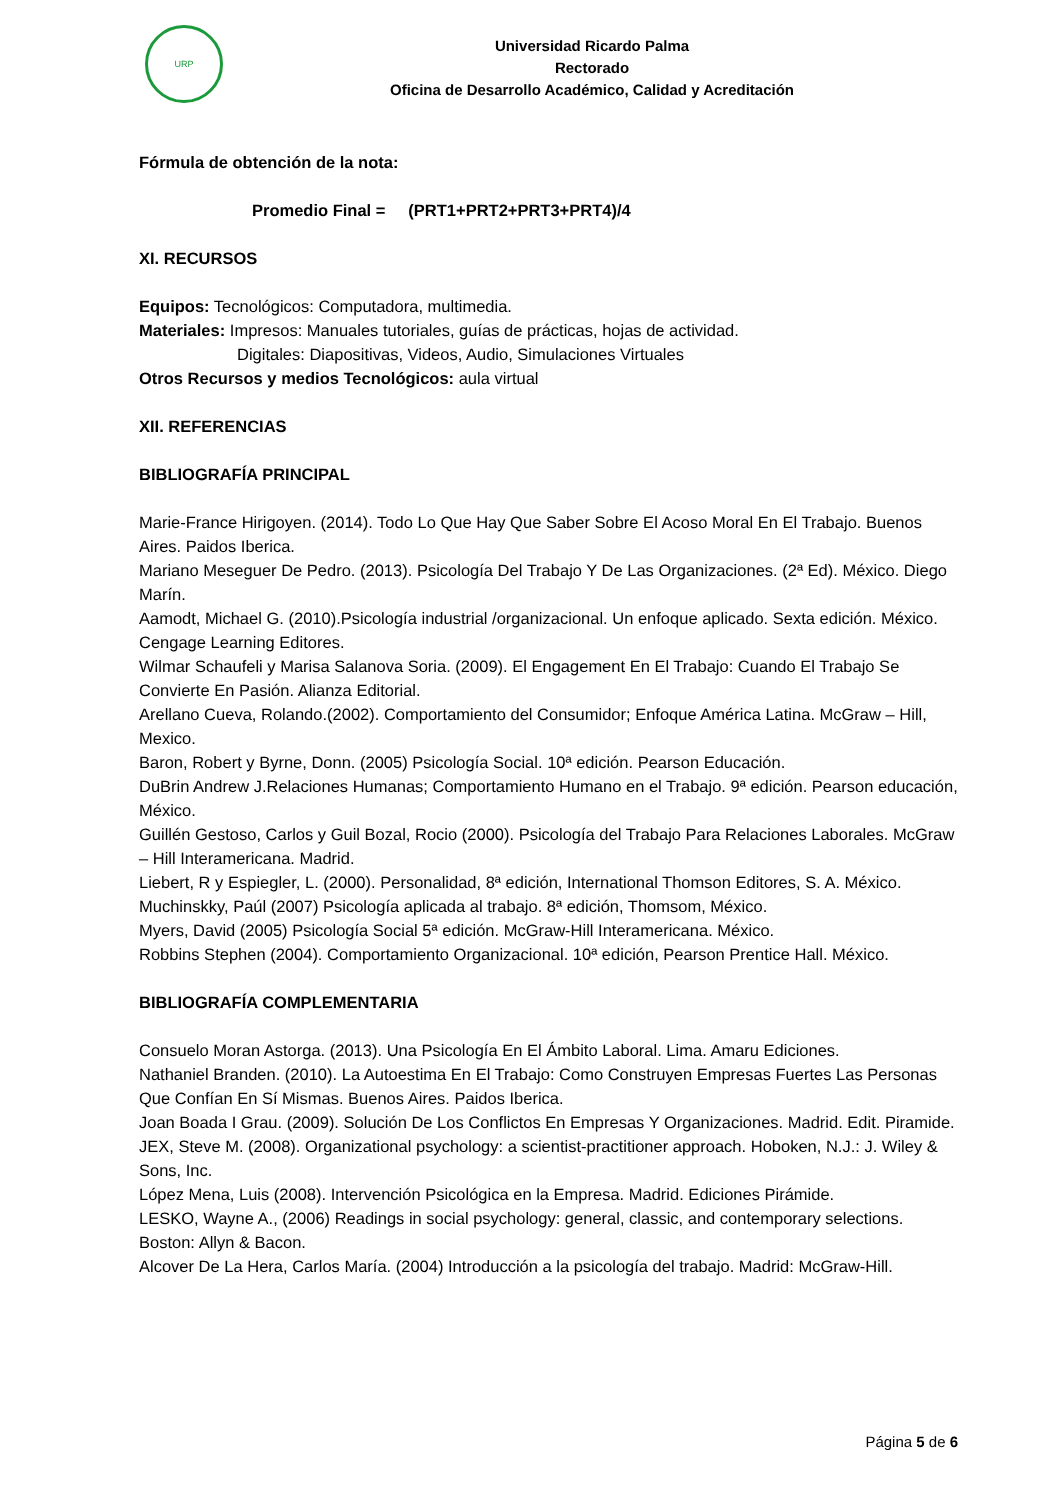URP
Universidad Ricardo Palma
Rectorado
Oficina de Desarrollo Académico, Calidad y Acreditación
Fórmula de obtención de la nota:
Promedio Final = (PRT1+PRT2+PRT3+PRT4)/4
XI. RECURSOS
Equipos: Tecnológicos: Computadora, multimedia.
Materiales: Impresos: Manuales tutoriales, guías de prácticas, hojas de actividad.
Digitales: Diapositivas, Videos, Audio, Simulaciones Virtuales
Otros Recursos y medios Tecnológicos: aula virtual
XII. REFERENCIAS
BIBLIOGRAFÍA PRINCIPAL
Marie-France Hirigoyen. (2014). Todo Lo Que Hay Que Saber Sobre El Acoso Moral En El Trabajo. Buenos Aires. Paidos Iberica.
Mariano Meseguer De Pedro. (2013). Psicología Del Trabajo Y De Las Organizaciones. (2ª Ed). México. Diego Marín.
Aamodt, Michael G. (2010).Psicología industrial /organizacional. Un enfoque aplicado. Sexta edición. México. Cengage Learning Editores.
Wilmar Schaufeli y Marisa Salanova Soria. (2009). El Engagement En El Trabajo: Cuando El Trabajo Se Convierte En Pasión. Alianza Editorial.
Arellano Cueva, Rolando.(2002). Comportamiento del Consumidor; Enfoque América Latina. McGraw – Hill, Mexico.
Baron, Robert y Byrne, Donn. (2005) Psicología Social. 10ª edición. Pearson Educación.
DuBrin Andrew J.Relaciones Humanas; Comportamiento Humano en el Trabajo. 9ª edición. Pearson educación, México.
Guillén Gestoso, Carlos y Guil Bozal, Rocio (2000). Psicología del Trabajo Para Relaciones Laborales. McGraw – Hill Interamericana. Madrid.
Liebert, R y Espiegler, L. (2000). Personalidad, 8ª edición, International Thomson Editores, S. A. México.
Muchinskky, Paúl (2007) Psicología aplicada al trabajo. 8ª edición, Thomsom, México.
Myers, David (2005) Psicología Social 5ª edición. McGraw-Hill Interamericana. México.
Robbins Stephen (2004). Comportamiento Organizacional. 10ª edición, Pearson Prentice Hall. México.
BIBLIOGRAFÍA COMPLEMENTARIA
Consuelo Moran Astorga. (2013). Una Psicología En El Ámbito Laboral. Lima. Amaru Ediciones.
Nathaniel Branden. (2010). La Autoestima En El Trabajo: Como Construyen Empresas Fuertes Las Personas Que Confían En Sí Mismas. Buenos Aires. Paidos Iberica.
Joan Boada I Grau. (2009). Solución De Los Conflictos En Empresas Y Organizaciones. Madrid. Edit. Piramide.
JEX, Steve M. (2008). Organizational psychology: a scientist-practitioner approach. Hoboken, N.J.: J. Wiley & Sons, Inc.
López Mena, Luis (2008). Intervención Psicológica en la Empresa. Madrid. Ediciones Pirámide.
LESKO, Wayne A., (2006) Readings in social psychology: general, classic, and contemporary selections. Boston: Allyn & Bacon.
Alcover De La Hera, Carlos María. (2004) Introducción a la psicología del trabajo. Madrid: McGraw-Hill.
Página 5 de 6